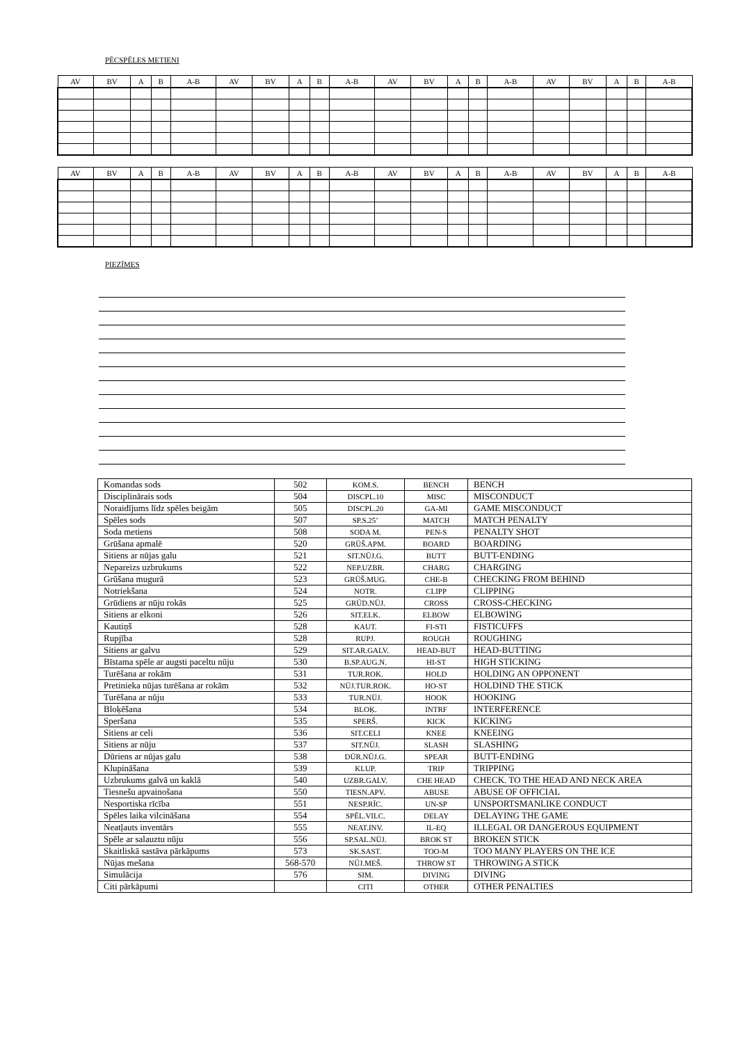PĒCSPĒLES METIENI
| AV | BV | A | B | A-B | AV | BV | A | B | A-B | AV | BV | A | B | A-B | AV | BV | A | B | A-B |
| --- | --- | --- | --- | --- | --- | --- | --- | --- | --- | --- | --- | --- | --- | --- | --- | --- | --- | --- | --- |
| AV | BV | A | B | A-B | AV | BV | A | B | A-B | AV | BV | A | B | A-B | AV | BV | A | B | A-B |
| --- | --- | --- | --- | --- | --- | --- | --- | --- | --- | --- | --- | --- | --- | --- | --- | --- | --- | --- | --- |
PIEZĪMES
| Komandas sods | 502 | KOM.S. | BENCH | BENCH |
| Disciplinārais sods | 504 | DISCPL.10 | MISC | MISCONDUCT |
| Noraidījums līdz spēles beigām | 505 | DISCPL.20 | GA-MI | GAME MISCONDUCT |
| Spēles sods | 507 | SP.S.25’ | MATCH | MATCH PENALTY |
| Soda metiens | 508 | SODA M. | PEN-S | PENALTY SHOT |
| Grūšana apmalē | 520 | GRŪŠ.APM. | BOARD | BOARDING |
| Sitiens ar nūjas galu | 521 | SIT.NŪJ.G. | BUTT | BUTT-ENDING |
| Nepareizs uzbrukums | 522 | NEP.UZBR. | CHARG | CHARGING |
| Grūšana mugurā | 523 | GRŪŠ.MUG. | CHE-B | CHECKING FROM BEHIND |
| Notriekšana | 524 | NOTR. | CLIPP | CLIPPING |
| Grūdiens ar nūju rokās | 525 | GRŪD.NŪJ. | CROSS | CROSS-CHECKING |
| Sitiens ar elkoni | 526 | SIT.ELK. | ELBOW | ELBOWING |
| Kautiņš | 528 | KAUT. | FI-STI | FISTICUFFS |
| Rupjība | 528 | RUPJ. | ROUGH | ROUGHING |
| Sitiens ar galvu | 529 | SIT.AR.GALV. | HEAD-BUT | HEAD-BUTTING |
| Bīstama spēle ar augsti paceltu nūju | 530 | B.SP.AUG.N. | HI-ST | HIGH STICKING |
| Turēšana ar rokām | 531 | TUR.ROK. | HOLD | HOLDING AN OPPONENT |
| Pretinieka nūjas turēšana ar rokām | 532 | NŪJ.TUR.ROK. | HO-ST | HOLDIND THE STICK |
| Turēšana ar nūju | 533 | TUR.NŪJ. | HOOK | HOOKING |
| Bloķēšana | 534 | BLOĶ. | INTRF | INTERFERENCE |
| Speršana | 535 | SPERŠ. | KICK | KICKING |
| Sitiens ar celi | 536 | SIT.CELI | KNEE | KNEEING |
| Sitiens ar nūju | 537 | SIT.NŪJ. | SLASH | SLASHING |
| Dūriens ar nūjas galu | 538 | DŪR.NŪJ.G. | SPEAR | BUTT-ENDING |
| Klupināšana | 539 | KLUP. | TRIP | TRIPPING |
| Uzbrukums galvā un kaklā | 540 | UZBR.GALV. | CHE HEAD | CHECK. TO THE HEAD AND NECK AREA |
| Tiesnešu apvainošana | 550 | TIESN.APV. | ABUSE | ABUSE OF OFFICIAL |
| Nesportiska rīcība | 551 | NESP.RĪC. | UN-SP | UNSPORTSMANLIKE CONDUCT |
| Spēles laika vilcināšana | 554 | SPĒL.VILC. | DELAY | DELAYING THE GAME |
| Neatļauts inventārs | 555 | NEAT.INV. | IL-EQ | ILLEGAL OR DANGEROUS EQUIPMENT |
| Spēle ar salauztu nūju | 556 | SP.SAL.NŪJ. | BROK ST | BROKEN STICK |
| Skaitliskā sastāva pārkāpums | 573 | SK.SAST. | TOO-M | TOO MANY PLAYERS ON THE ICE |
| Nūjas mešana | 568-570 | NŪJ.MEŠ. | THROW ST | THROWING A STICK |
| Simulācija | 576 | SIM. | DIVING | DIVING |
| Citi pārkāpumi | | CITI | OTHER | OTHER PENALTIES |